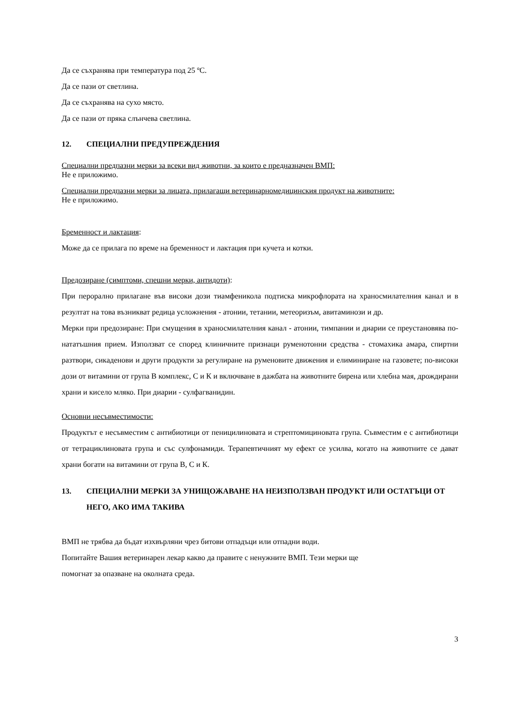Да се съхранява при температура под 25 ºC.
Да се пази от светлина.
Да се съхранява на сухо място.
Да се пази от пряка слънчева светлина.
12. СПЕЦИАЛНИ ПРЕДУПРЕЖДЕНИЯ
Специални предпазни мерки за всеки вид животни, за които е предназначен ВМП:
Не е приложимо.
Специални предпазни мерки за лицата, прилагащи ветеринарномедицинския продукт на животните:
Не е приложимо.
Бременност и лактация:
Може да се прилага по време на бременност и лактация при кучета и котки.
Предозиране (симптоми, спешни мерки, антидоти):
При перорално прилагане във високи дози тиамфеникола подтиска микрофлората на храносмилателния канал и в резултат на това възникват редица усложнения - атонии, тетании, метеоризъм, авитаминози и др.
Мерки при предозиране: При смущения в храносмилателния канал - атонии, тимпании и диарии се преустановява по-нататъшния прием. Използват се според клиничните признаци руменотонни средства - стомахика амара, спиртни разтвори, сикаденови и други продукти за регулиране на руменовите движения и елиминиране на газовете; по-високи дози от витамини от група В комплекс, С и К и включване в дажбата на животните бирена или хлебна мая, дрождирани храни и кисело мляко. При диарии - сулфагванидин.
Основни несъвместимости:
Продуктът е несъвместим с антибиотици от пеницилиновата и стрептомициновата група. Съвместим е с антибиотици от тетрациклиновата група и със сулфонамиди. Терапевтичният му ефект се усилва, когато на животните се дават храни богати на витамини от група В, С и К.
13. СПЕЦИАЛНИ МЕРКИ ЗА УНИЩОЖАВАНЕ НА НЕИЗПОЛЗВАН ПРОДУКТ ИЛИ ОСТАТЪЦИ ОТ НЕГО, АКО ИМА ТАКИВА
ВМП не трябва да бъдат изхвърляни чрез битови отпадъци или отпадни води.
Попитайте Вашия ветеринарен лекар какво да правите с ненужните ВМП. Тези мерки ще
помогнат за опазване на околната среда.
3